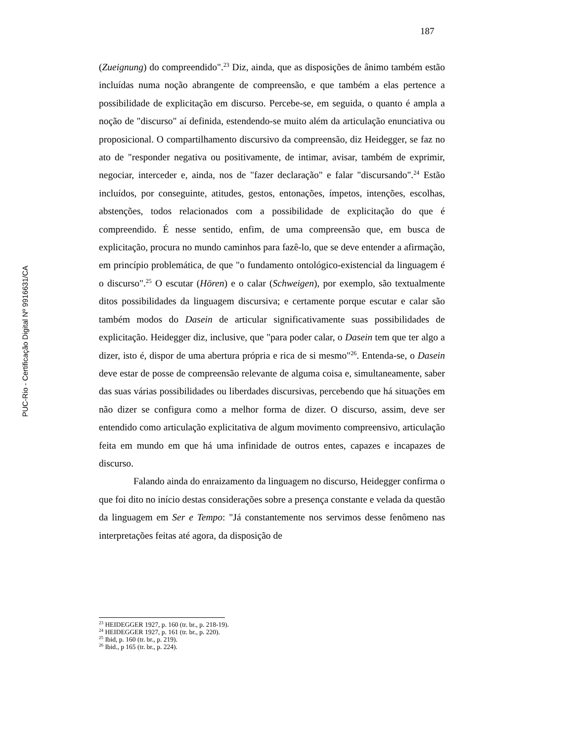187
PUC-Rio - Certificação Digital Nº 9916631/CA
(Zueignung) do compreendido".<sup>23</sup> Diz, ainda, que as disposições de ânimo também estão incluídas numa noção abrangente de compreensão, e que também a elas pertence a possibilidade de explicitação em discurso. Percebe-se, em seguida, o quanto é ampla a noção de "discurso" aí definida, estendendo-se muito além da articulação enunciativa ou proposicional. O compartilhamento discursivo da compreensão, diz Heidegger, se faz no ato de "responder negativa ou positivamente, de intimar, avisar, também de exprimir, negociar, interceder e, ainda, nos de "fazer declaração" e falar "discursando".<sup>24</sup> Estão incluídos, por conseguinte, atitudes, gestos, entonações, ímpetos, intenções, escolhas, abstenções, todos relacionados com a possibilidade de explicitação do que é compreendido. É nesse sentido, enfim, de uma compreensão que, em busca de explicitação, procura no mundo caminhos para fazê-lo, que se deve entender a afirmação, em princípio problemática, de que "o fundamento ontológico-existencial da linguagem é o discurso".<sup>25</sup> O escutar (Hören) e o calar (Schweigen), por exemplo, são textualmente ditos possibilidades da linguagem discursiva; e certamente porque escutar e calar são também modos do Dasein de articular significativamente suas possibilidades de explicitação. Heidegger diz, inclusive, que "para poder calar, o Dasein tem que ter algo a dizer, isto é, dispor de uma abertura própria e rica de si mesmo"<sup>26</sup>. Entenda-se, o Dasein deve estar de posse de compreensão relevante de alguma coisa e, simultaneamente, saber das suas várias possibilidades ou liberdades discursivas, percebendo que há situações em não dizer se configura como a melhor forma de dizer. O discurso, assim, deve ser entendido como articulação explicitativa de algum movimento compreensivo, articulação feita em mundo em que há uma infinidade de outros entes, capazes e incapazes de discurso.
Falando ainda do enraizamento da linguagem no discurso, Heidegger confirma o que foi dito no início destas considerações sobre a presença constante e velada da questão da linguagem em Ser e Tempo: "Já constantemente nos servimos desse fenômeno nas interpretações feitas até agora, da disposição de
<sup>23</sup> HEIDEGGER 1927, p. 160 (tr. br., p. 218-19).
<sup>24</sup> HEIDEGGER 1927, p. 161 (tr. br., p. 220).
<sup>25</sup> Ibid, p. 160 (tr. br., p. 219).
<sup>26</sup> Ibid., p 165 (tr. br., p. 224).